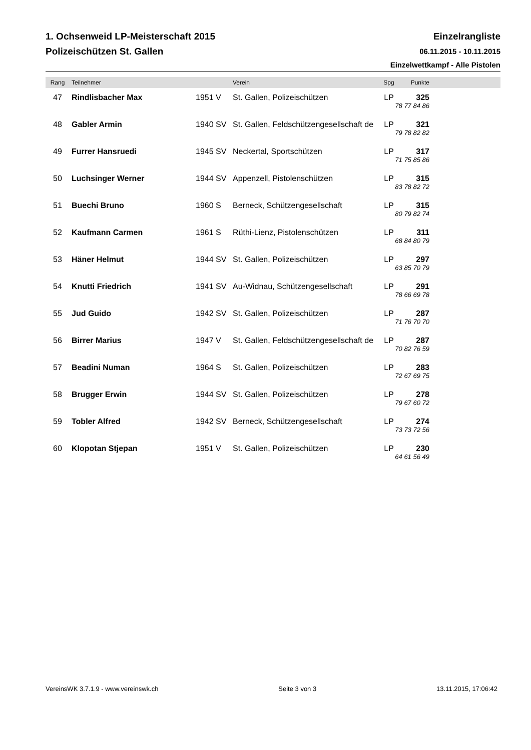1. Ochsenweid LP-Meisterschaft 2015
Polizeischützen St. Gallen
Einzelrangliste
06.11.2015 - 10.11.2015
Einzelwettkampf - Alle Pistolen
| Rang | Teilnehmer | | Verein | Spg | Punkte | |
| --- | --- | --- | --- | --- | --- | --- |
| 47 | Rindlisbacher Max | 1951 V | St. Gallen, Polizeischützen | LP | 325 | |
| | | | | 78 77 84 86 | | |
| 48 | Gabler Armin | 1940 SV | St. Gallen, Feldschützengesellschaft de | LP | 321 | |
| | | | | 79 78 82 82 | | |
| 49 | Furrer Hansruedi | 1945 SV | Neckertal, Sportschützen | LP | 317 | |
| | | | | 71 75 85 86 | | |
| 50 | Luchsinger Werner | 1944 SV | Appenzell, Pistolenschützen | LP | 315 | |
| | | | | 83 78 82 72 | | |
| 51 | Buechi Bruno | 1960 S | Berneck, Schützengesellschaft | LP | 315 | |
| | | | | 80 79 82 74 | | |
| 52 | Kaufmann Carmen | 1961 S | Rüthi-Lienz, Pistolenschützen | LP | 311 | |
| | | | | 68 84 80 79 | | |
| 53 | Häner Helmut | 1944 SV | St. Gallen, Polizeischützen | LP | 297 | |
| | | | | 63 85 70 79 | | |
| 54 | Knutti Friedrich | 1941 SV | Au-Widnau, Schützengesellschaft | LP | 291 | |
| | | | | 78 66 69 78 | | |
| 55 | Jud Guido | 1942 SV | St. Gallen, Polizeischützen | LP | 287 | |
| | | | | 71 76 70 70 | | |
| 56 | Birrer Marius | 1947 V | St. Gallen, Feldschützengesellschaft de | LP | 287 | |
| | | | | 70 82 76 59 | | |
| 57 | Beadini Numan | 1964 S | St. Gallen, Polizeischützen | LP | 283 | |
| | | | | 72 67 69 75 | | |
| 58 | Brugger Erwin | 1944 SV | St. Gallen, Polizeischützen | LP | 278 | |
| | | | | 79 67 60 72 | | |
| 59 | Tobler Alfred | 1942 SV | Berneck, Schützengesellschaft | LP | 274 | |
| | | | | 73 73 72 56 | | |
| 60 | Klopotan Stjepan | 1951 V | St. Gallen, Polizeischützen | LP | 230 | |
| | | | | 64 61 56 49 | | |
VereinsWK 3.7.1.9 - www.vereinswk.ch Seite 3 von 3 13.11.2015, 17:06:42